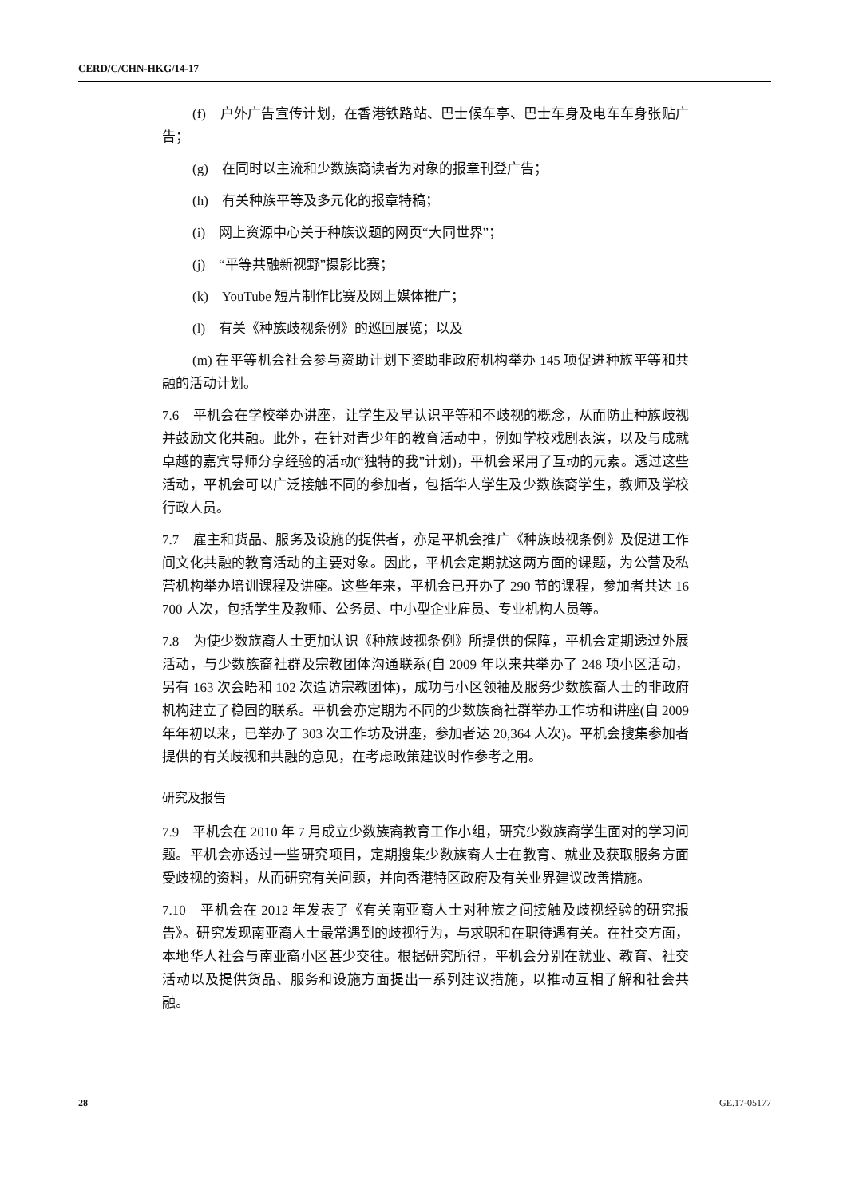CERD/C/CHN-HKG/14-17
(f)　户外广告宣传计划，在香港铁路站、巴士候车亭、巴士车身及电车车身张贴广告；
(g)　在同时以主流和少数族裔读者为对象的报章刊登广告；
(h)　有关种族平等及多元化的报章特稿；
(i)　网上资源中心关于种族议题的网页“大同世界”；
(j)　“平等共融新视野”摄影比赛；
(k)　YouTube 短片制作比赛及网上媒体推广；
(l)　有关《种族歧视条例》的巡回展览；以及
(m) 在平等机会社会参与资助计划下资助非政府机构举办 145 项促进种族平等和共融的活动计划。
7.6　平机会在学校举办讲座，让学生及早认识平等和不歧视的概念，从而防止种族歧视并鼓励文化共融。此外，在针对青少年的教育活动中，例如学校戏剧表演，以及与成就卓越的嘉宾导师分享经验的活动(“独特的我”计划)，平机会采用了互动的元素。透过这些活动，平机会可以广泛接触不同的参加者，包括华人学生及少数族裔学生，教师及学校行政人员。
7.7　雇主和货品、服务及设施的提供者，亦是平机会推广《种族歧视条例》及促进工作间文化共融的教育活动的主要对象。因此，平机会定期就这两方面的课题，为公营及私营机构举办培训课程及讲座。这些年来，平机会已开办了 290 节的课程，参加者共达 16 700 人次，包括学生及教师、公务员、中小型企业雇员、专业机构人员等。
7.8　为使少数族裔人士更加认识《种族歧视条例》所提供的保障，平机会定期透过外展活动，与少数族裔社群及宗教团体沟通联系(自 2009 年以来共举办了 248 项小区活动，另有 163 次会晤和 102 次造访宗教团体)，成功与小区领袖及服务少数族裔人士的非政府机构建立了稳固的联系。平机会亦定期为不同的少数族裔社群举办工作坊和讲座(自 2009 年年初以来，已举办了 303 次工作坊及讲座，参加者达 20,364 人次)。平机会搜集参加者提供的有关歧视和共融的意见，在考虑政策建议时作参考之用。
研究及报告
7.9　平机会在 2010 年 7 月成立少数族裔教育工作小组，研究少数族裔学生面对的学习问题。平机会亦透过一些研究项目，定期搜集少数族裔人士在教育、就业及获取服务方面受歧视的资料，从而研究有关问题，并向香港特区政府及有关业界建议改善措施。
7.10　平机会在 2012 年发表了《有关南亚裔人士对种族之间接触及歧视经验的研究报告》。研究发现南亚裔人士最常遇到的歧视行为，与求职和在职待遇有关。在社交方面，本地华人社会与南亚裔小区甚少交往。根据研究所得，平机会分别在就业、教育、社交活动以及提供货品、服务和设施方面提出一系列建议措施，以推动互相了解和社会共融。
28 GE.17-05177